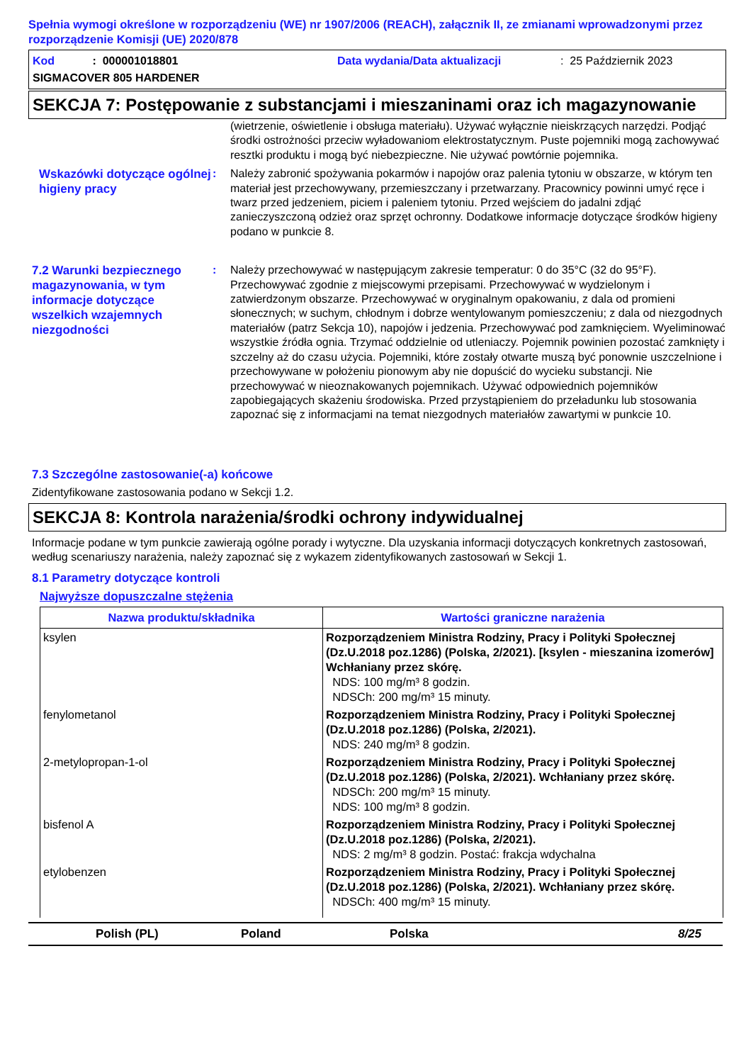Spełnia wymogi określone w rozporządzeniu (WE) nr 1907/2006 (REACH), załącznik II, ze zmianami wprowadzonymi przez rozporządzenie Komisji (UE) 2020/878
Kod : 000001018801
Data wydania/Data aktualizacji
: 25 Październik 2023
SIGMACOVER 805 HARDENER
SEKCJA 7: Postępowanie z substancjami i mieszaninami oraz ich magazynowanie
(wietrzenie, oświetlenie i obsługa materiału). Używać wyłącznie nieiskrzących narzędzi. Podjąć środki ostrożności przeciw wyładowaniom elektrostatycznym. Puste pojemniki mogą zachowywać resztki produktu i mogą być niebezpieczne. Nie używać powtórnie pojemnika.
Wskazówki dotyczące ogólnej higieny pracy
:
Należy zabronić spożywania pokarmów i napojów oraz palenia tytoniu w obszarze, w którym ten materiał jest przechowywany, przemieszczany i przetwarzany. Pracownicy powinni umyć ręce i twarz przed jedzeniem, piciem i paleniem tytoniu. Przed wejściem do jadalni zdjąć zanieczyszczoną odzież oraz sprzęt ochronny. Dodatkowe informacje dotyczące środków higieny podano w punkcie 8.
7.2 Warunki bezpiecznego magazynowania, w tym informacje dotyczące wszelkich wzajemnych niezgodności
:
Należy przechowywać w następującym zakresie temperatur: 0 do 35°C (32 do 95°F). Przechowywać zgodnie z miejscowymi przepisami. Przechowywać w wydzielonym i zatwierdzonym obszarze. Przechowywać w oryginalnym opakowaniu, z dala od promieni słonecznych; w suchym, chłodnym i dobrze wentylowanym pomieszczeniu; z dala od niezgodnych materiałów (patrz Sekcja 10), napojów i jedzenia. Przechowywać pod zamknięciem. Wyeliminować wszystkie źródła ognia. Trzymać oddzielnie od utleniaczy. Pojemnik powinien pozostać zamknięty i szczelny aż do czasu użycia. Pojemniki, które zostały otwarte muszą być ponownie uszczelnione i przechowywane w położeniu pionowym aby nie dopuścić do wycieku substancji. Nie przechowywać w nieoznakowanych pojemnikach. Używać odpowiednich pojemników zapobiegających skażeniu środowiska. Przed przystąpieniem do przeładunku lub stosowania zapoznać się z informacjami na temat niezgodnych materiałów zawartymi w punkcie 10.
7.3 Szczególne zastosowanie(-a) końcowe
Zidentyfikowane zastosowania podano w Sekcji 1.2.
SEKCJA 8: Kontrola narażenia/środki ochrony indywidualnej
Informacje podane w tym punkcie zawierają ogólne porady i wytyczne. Dla uzyskania informacji dotyczących konkretnych zastosowań, według scenariuszy narażenia, należy zapoznać się z wykazem zidentyfikowanych zastosowań w Sekcji 1.
8.1 Parametry dotyczące kontroli
Najwyższe dopuszczalne stężenia
| Nazwa produktu/składnika | Wartości graniczne narażenia |
| --- | --- |
| ksylen | Rozporządzeniem Ministra Rodziny, Pracy i Polityki Społecznej (Dz.U.2018 poz.1286) (Polska, 2/2021). [ksylen - mieszanina izomerów] Wchłaniany przez skórę. NDS: 100 mg/m³ 8 godzin. NDSCh: 200 mg/m³ 15 minuty. |
| fenylometanol | Rozporządzeniem Ministra Rodziny, Pracy i Polityki Społecznej (Dz.U.2018 poz.1286) (Polska, 2/2021). NDS: 240 mg/m³ 8 godzin. |
| 2-metylopropan-1-ol | Rozporządzeniem Ministra Rodziny, Pracy i Polityki Społecznej (Dz.U.2018 poz.1286) (Polska, 2/2021). Wchłaniany przez skórę. NDSCh: 200 mg/m³ 15 minuty. NDS: 100 mg/m³ 8 godzin. |
| bisfenol A | Rozporządzeniem Ministra Rodziny, Pracy i Polityki Społecznej (Dz.U.2018 poz.1286) (Polska, 2/2021). NDS: 2 mg/m³ 8 godzin. Postać: frakcja wdychalna |
| etylobenzen | Rozporządzeniem Ministra Rodziny, Pracy i Polityki Społecznej (Dz.U.2018 poz.1286) (Polska, 2/2021). Wchłaniany przez skórę. NDSCh: 400 mg/m³ 15 minuty. |
Polish (PL)
Poland
Polska
8/25